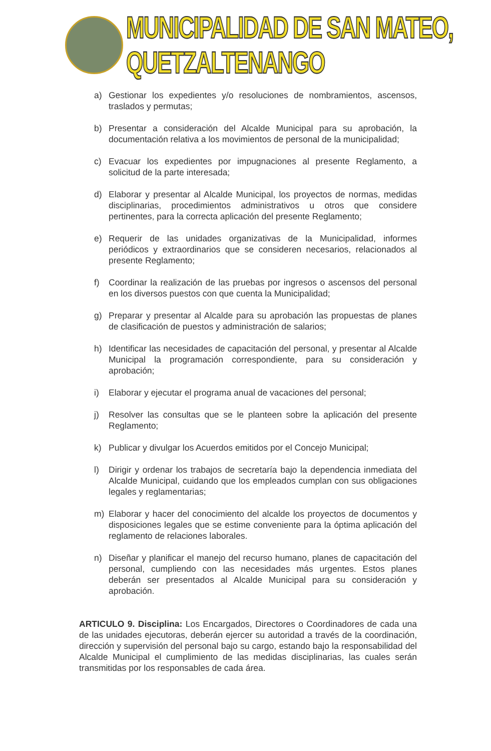MUNICIPALIDAD DE SAN MATEO, QUETZALTENANGO
a) Gestionar los expedientes y/o resoluciones de nombramientos, ascensos, traslados y permutas;
b) Presentar a consideración del Alcalde Municipal para su aprobación, la documentación relativa a los movimientos de personal de la municipalidad;
c) Evacuar los expedientes por impugnaciones al presente Reglamento, a solicitud de la parte interesada;
d) Elaborar y presentar al Alcalde Municipal, los proyectos de normas, medidas disciplinarias, procedimientos administrativos u otros que considere pertinentes, para la correcta aplicación del presente Reglamento;
e) Requerir de las unidades organizativas de la Municipalidad, informes periódicos y extraordinarios que se consideren necesarios, relacionados al presente Reglamento;
f) Coordinar la realización de las pruebas por ingresos o ascensos del personal en los diversos puestos con que cuenta la Municipalidad;
g) Preparar y presentar al Alcalde para su aprobación las propuestas de planes de clasificación de puestos y administración de salarios;
h) Identificar las necesidades de capacitación del personal, y presentar al Alcalde Municipal la programación correspondiente, para su consideración y aprobación;
i) Elaborar y ejecutar el programa anual de vacaciones del personal;
j) Resolver las consultas que se le planteen sobre la aplicación del presente Reglamento;
k) Publicar y divulgar los Acuerdos emitidos por el Concejo Municipal;
l) Dirigir y ordenar los trabajos de secretaría bajo la dependencia inmediata del Alcalde Municipal, cuidando que los empleados cumplan con sus obligaciones legales y reglamentarias;
m) Elaborar y hacer del conocimiento del alcalde los proyectos de documentos y disposiciones legales que se estime conveniente para la óptima aplicación del reglamento de relaciones laborales.
n) Diseñar y planificar el manejo del recurso humano, planes de capacitación del personal, cumpliendo con las necesidades más urgentes. Estos planes deberán ser presentados al Alcalde Municipal para su consideración y aprobación.
ARTICULO 9. Disciplina: Los Encargados, Directores o Coordinadores de cada una de las unidades ejecutoras, deberán ejercer su autoridad a través de la coordinación, dirección y supervisión del personal bajo su cargo, estando bajo la responsabilidad del Alcalde Municipal el cumplimiento de las medidas disciplinarias, las cuales serán transmitidas por los responsables de cada área.